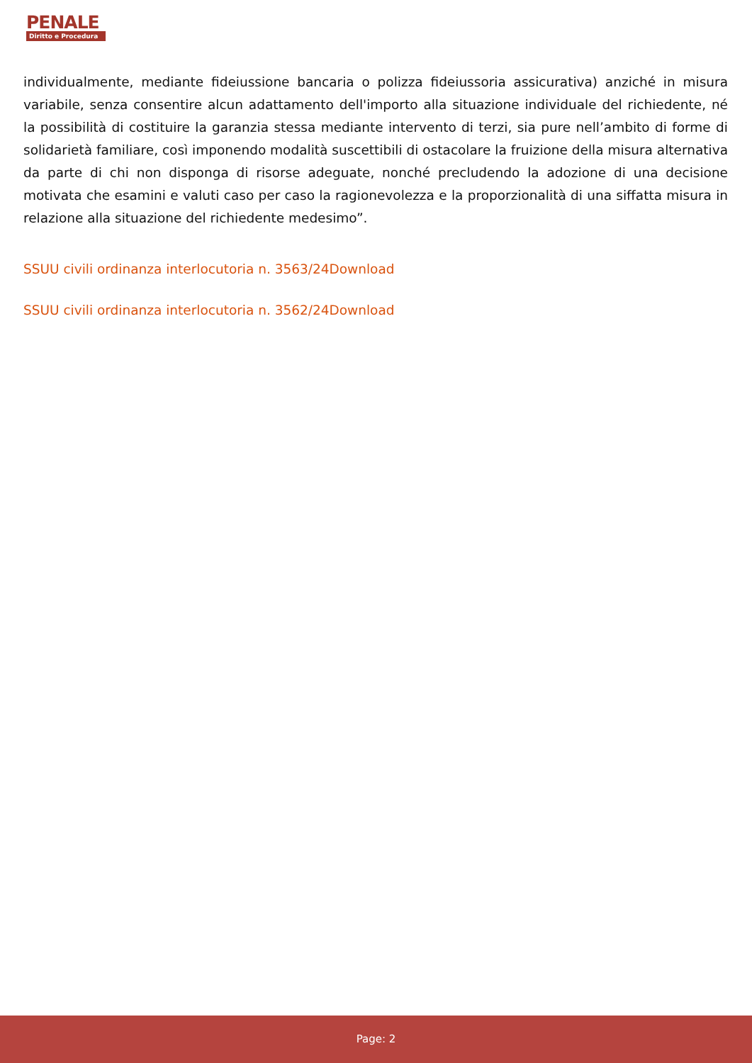PENALE
Diritto e Procedura
individualmente, mediante fideiussione bancaria o polizza fideiussoria assicurativa) anziché in misura variabile, senza consentire alcun adattamento dell'importo alla situazione individuale del richiedente, né la possibilità di costituire la garanzia stessa mediante intervento di terzi, sia pure nell’ambito di forme di solidarietà familiare, così imponendo modalità suscettibili di ostacolare la fruizione della misura alternativa da parte di chi non disponga di risorse adeguate, nonché precludendo la adozione di una decisione motivata che esamini e valuti caso per caso la ragionevolezza e la proporzionalità di una siffatta misura in relazione alla situazione del richiedente medesimo”.
SSUU civili ordinanza interlocutoria n. 3563/24Download
SSUU civili ordinanza interlocutoria n. 3562/24Download
Page: 2